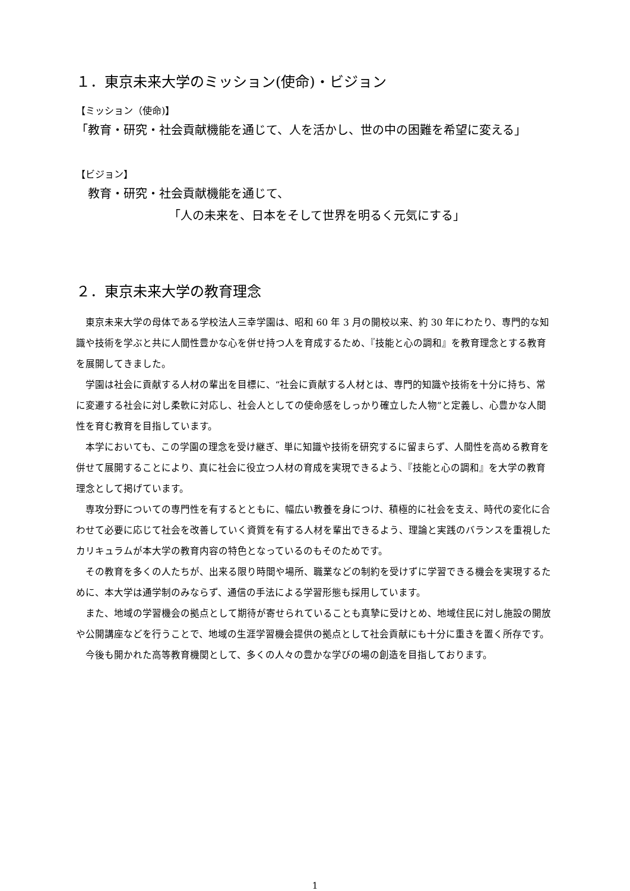１．東京未来大学のミッション(使命)・ビジョン
【ミッション（使命)】
「教育・研究・社会貢献機能を通じて、人を活かし、世の中の困難を希望に変える」
【ビジョン】
教育・研究・社会貢献機能を通じて、
「人の未来を、日本をそして世界を明るく元気にする」
２．東京未来大学の教育理念
東京未来大学の母体である学校法人三幸学園は、昭和 60 年 3 月の開校以来、約 30 年にわたり、専門的な知識や技術を学ぶと共に人間性豊かな心を併せ持つ人を育成するため、『技能と心の調和』を教育理念とする教育を展開してきました。
学園は社会に貢献する人材の輩出を目標に、“社会に貢献する人材とは、専門的知識や技術を十分に持ち、常に変遷する社会に対し柔軟に対応し、社会人としての使命感をしっかり確立した人物”と定義し、心豊かな人間性を育む教育を目指しています。
本学においても、この学園の理念を受け継ぎ、単に知識や技術を研究するに留まらず、人間性を高める教育を併せて展開することにより、真に社会に役立つ人材の育成を実現できるよう、『技能と心の調和』を大学の教育理念として掲げています。
専攻分野についての専門性を有するとともに、幅広い教養を身につけ、積極的に社会を支え、時代の変化に合わせて必要に応じて社会を改善していく資質を有する人材を輩出できるよう、理論と実践のバランスを重視したカリキュラムが本大学の教育内容の特色となっているのもそのためです。
その教育を多くの人たちが、出来る限り時間や場所、職業などの制約を受けずに学習できる機会を実現するために、本大学は通学制のみならず、通信の手法による学習形態も採用しています。
また、地域の学習機会の拠点として期待が寄せられていることも真摯に受けとめ、地域住民に対し施設の開放や公開講座などを行うことで、地域の生涯学習機会提供の拠点として社会貢献にも十分に重きを置く所存です。
今後も開かれた高等教育機関として、多くの人々の豊かな学びの場の創造を目指しております。
1